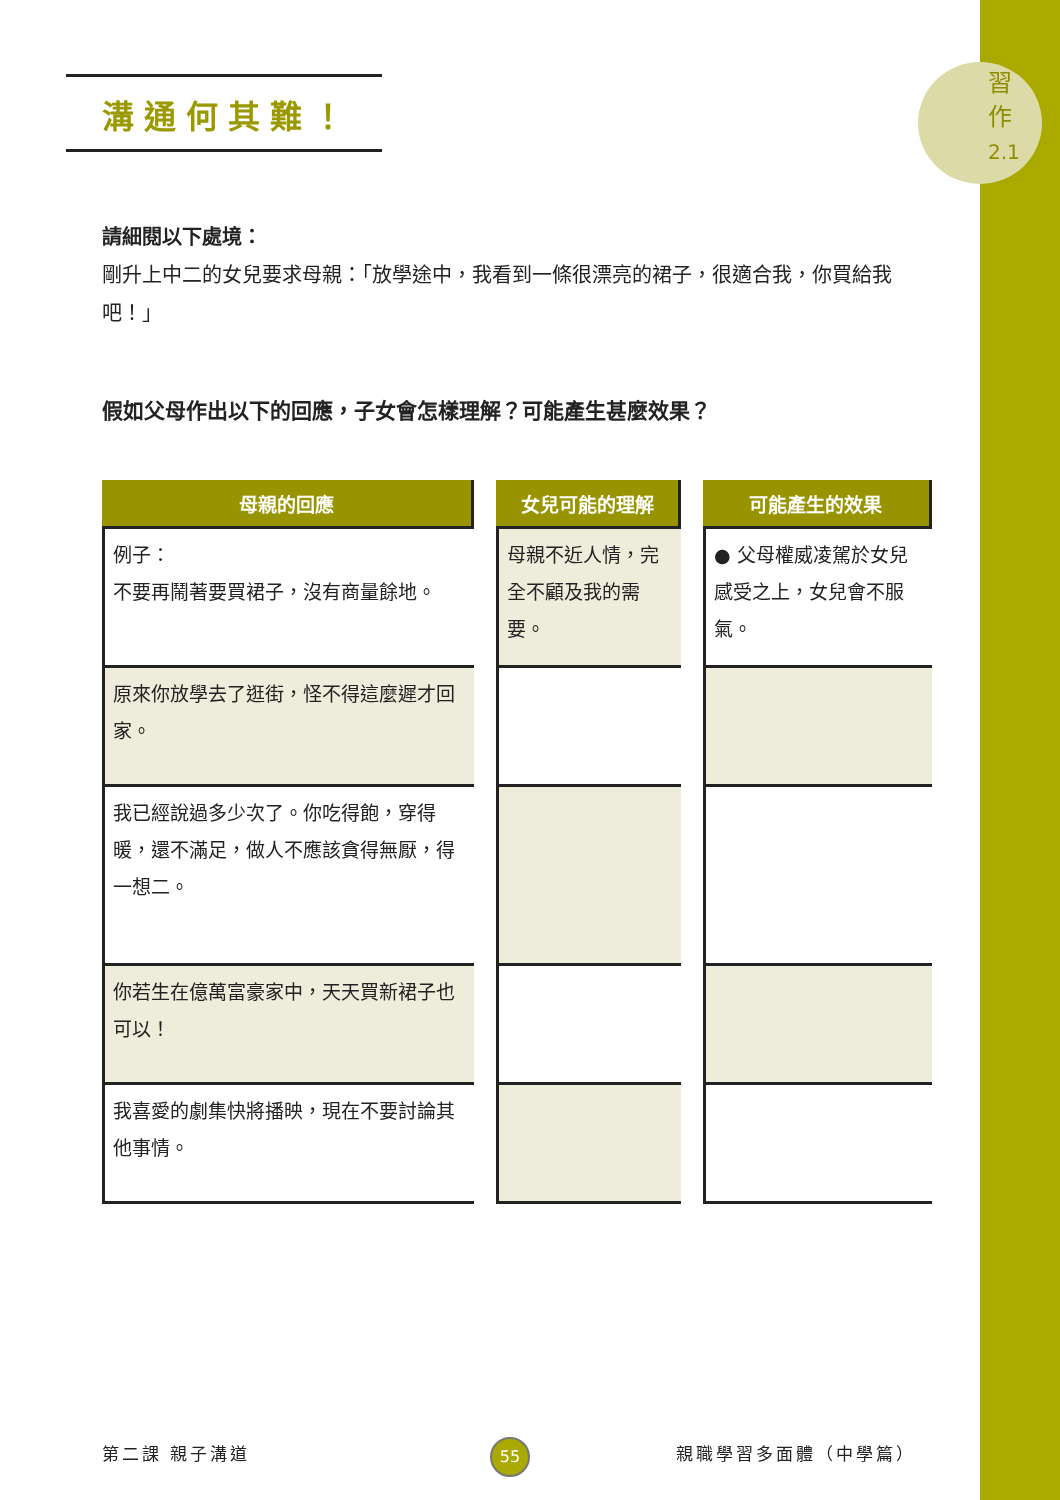習
作
2.1
溝通何其難！
請細閱以下處境：
剛升上中二的女兒要求母親：「放學途中，我看到一條很漂亮的裙子，很適合我，你買給我吧！」
假如父母作出以下的回應，子女會怎樣理解？可能產生甚麼效果？
| 母親的回應 | 女兒可能的理解 | 可能產生的效果 |
| --- | --- | --- |
| 例子： 不要再鬧著要買裙子，沒有商量餘地。 | 母親不近人情，完全不顧及我的需要。 | ● 父母權威凌駕於女兒感受之上，女兒會不服氣。 |
| 原來你放學去了逛街，怪不得這麼遲才回家。 | | |
| 我已經說過多少次了。你吃得飽，穿得暖，還不滿足，做人不應該貪得無厭，得一想二。 | | |
| 你若生在億萬富豪家中，天天買新裙子也可以！ | | |
| 我喜愛的劇集快將播映，現在不要討論其他事情。 | | |
第二課 親子溝道 55 親職學習多面體（中學篇）